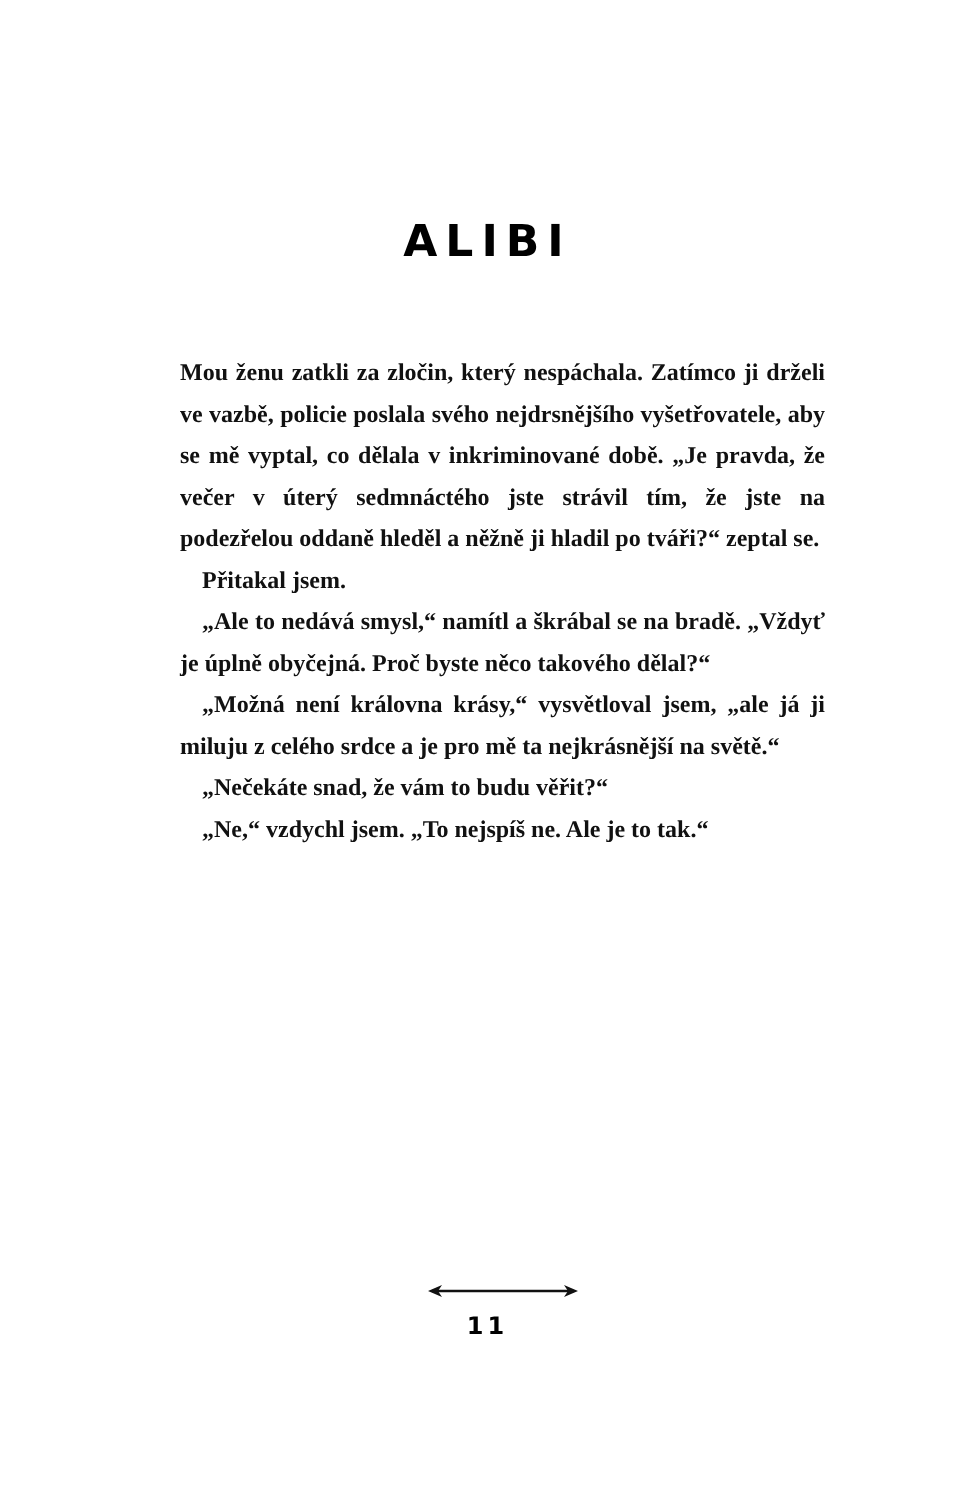ALIBI
Mou ženu zatkli za zločin, který nespáchala. Zatímco ji drželi ve vazbě, policie poslala svého nejdrsnějšího vyšetřovatele, aby se mě vyptal, co dělala v inkriminované době. „Je pravda, že večer v úterý sedmnáctého jste strávil tím, že jste na podezřelou oddaně hleděl a něžně ji hladil po tváři?“ zeptal se.
Přitakal jsem.
„Ale to nedává smysl,“ namítl a škrábal se na bradě. „Vždyť je úplně obyčejná. Proč byste něco takového dělal?“
„Možná není královna krásy,“ vysvětloval jsem, „ale já ji miluju z celého srdce a je pro mě ta nejkrásnější na světě.“
„Nečekáte snad, že vám to budu věřit?“
„Ne,“ vzdychl jsem. „To nejspíš ne. Ale je to tak.“
11